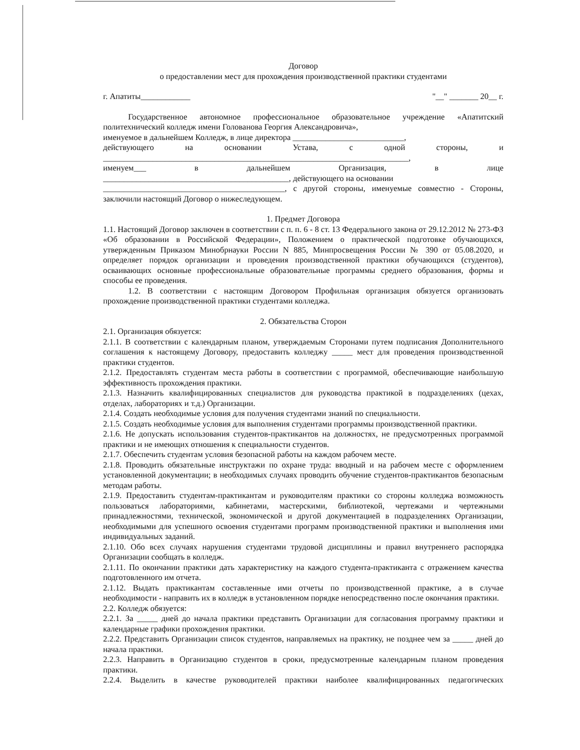Договор
о предоставлении мест для прохождения производственной практики студентами
г. Апатиты____________ "__" _______ 20__ г.
Государственное автономное профессиональное образовательное учреждение «Апатитский политехнический колледж имени Голованова Георгия Александровича»,
именуемое в дальнейшем Колледж, в лице директора ___________________________,
действующего на основании Устава, с одной стороны, и
__________________________________________________________________________,
именуем___ в дальнейшем Организация, в лице
_____________________________________________, действующего на основании
____________________________________________, с другой стороны, именуемые совместно - Стороны, заключили настоящий Договор о нижеследующем.
1. Предмет Договора
1.1. Настоящий Договор заключен в соответствии с п. п. 6 - 8 ст. 13 Федерального закона от 29.12.2012 № 273-ФЗ «Об образовании в Российской Федерации», Положением о практической подготовке обучающихся, утвержденным Приказом Минобрнауки России N 885, Минпросвещения России № 390 от 05.08.2020, и определяет порядок организации и проведения производственной практики обучающихся (студентов), осваивающих основные профессиональные образовательные программы среднего образования, формы и способы ее проведения.
1.2. В соответствии с настоящим Договором Профильная организация обязуется организовать прохождение производственной практики студентами колледжа.
2. Обязательства Сторон
2.1. Организация обязуется:
2.1.1. В соответствии с календарным планом, утверждаемым Сторонами путем подписания Дополнительного соглашения к настоящему Договору, предоставить колледжу _____ мест для проведения производственной практики студентов.
2.1.2. Предоставлять студентам места работы в соответствии с программой, обеспечивающие наибольшую эффективность прохождения практики.
2.1.3. Назначить квалифицированных специалистов для руководства практикой в подразделениях (цехах, отделах, лабораториях и т.д.) Организации.
2.1.4. Создать необходимые условия для получения студентами знаний по специальности.
2.1.5. Создать необходимые условия для выполнения студентами программы производственной практики.
2.1.6. Не допускать использования студентов-практикантов на должностях, не предусмотренных программой практики и не имеющих отношения к специальности студентов.
2.1.7. Обеспечить студентам условия безопасной работы на каждом рабочем месте.
2.1.8. Проводить обязательные инструктажи по охране труда: вводный и на рабочем месте с оформлением установленной документации; в необходимых случаях проводить обучение студентов-практикантов безопасным методам работы.
2.1.9. Предоставить студентам-практикантам и руководителям практики со стороны колледжа возможность пользоваться лабораториями, кабинетами, мастерскими, библиотекой, чертежами и чертежными принадлежностями, технической, экономической и другой документацией в подразделениях Организации, необходимыми для успешного освоения студентами программ производственной практики и выполнения ими индивидуальных заданий.
2.1.10. Обо всех случаях нарушения студентами трудовой дисциплины и правил внутреннего распорядка Организации сообщать в колледж.
2.1.11. По окончании практики дать характеристику на каждого студента-практиканта с отражением качества подготовленного им отчета.
2.1.12. Выдать практикантам составленные ими отчеты по производственной практике, а в случае необходимости - направить их в колледж в установленном порядке непосредственно после окончания практики.
2.2. Колледж обязуется:
2.2.1. За _____ дней до начала практики представить Организации для согласования программу практики и календарные графики прохождения практики.
2.2.2. Представить Организации список студентов, направляемых на практику, не позднее чем за _____ дней до начала практики.
2.2.3. Направить в Организацию студентов в сроки, предусмотренные календарным планом проведения практики.
2.2.4. Выделить в качестве руководителей практики наиболее квалифицированных педагогических